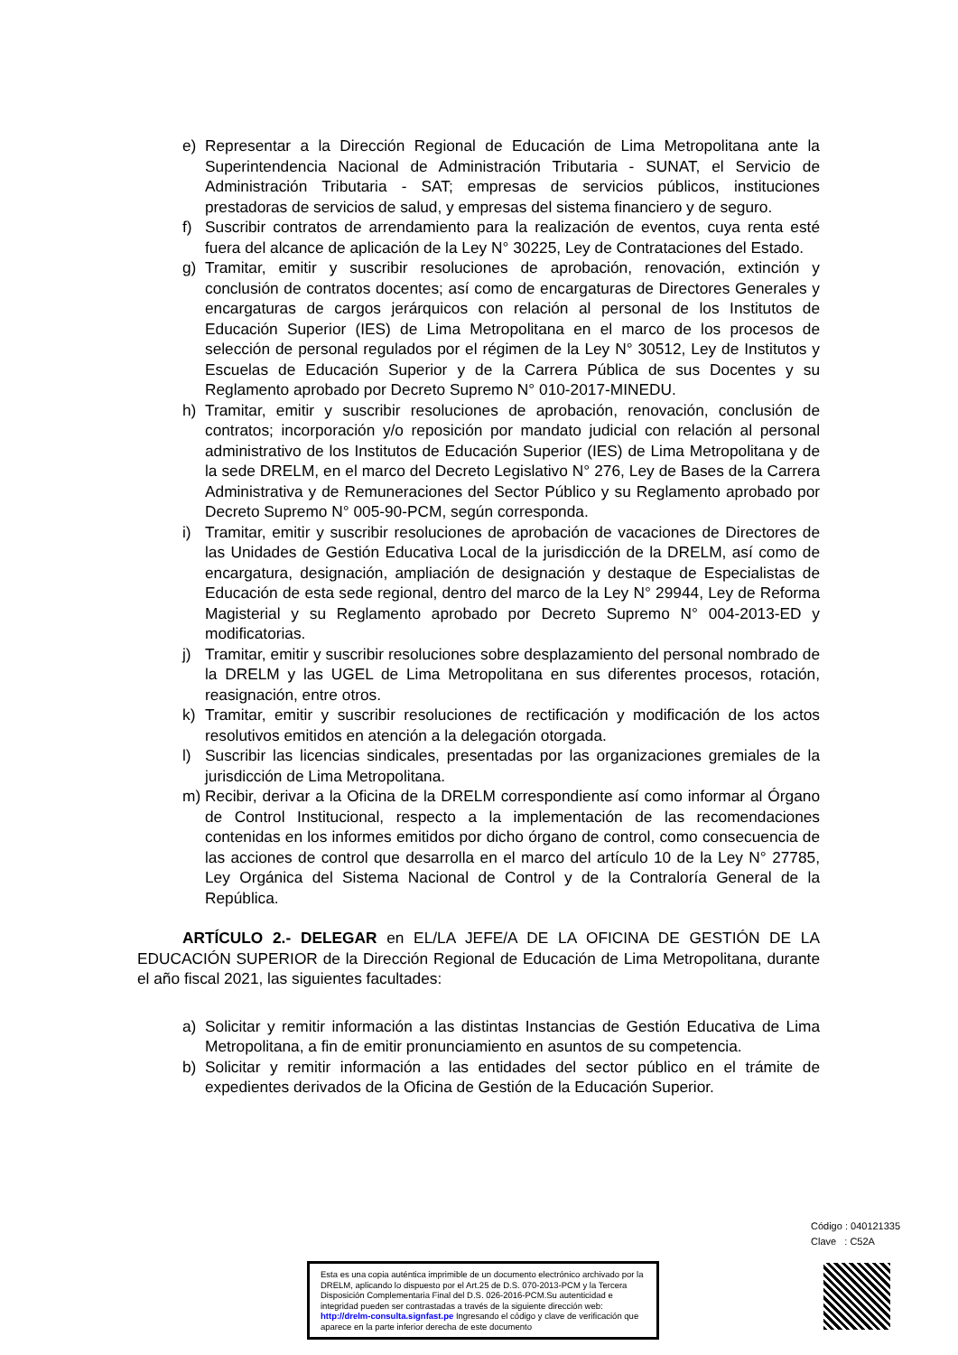e) Representar a la Dirección Regional de Educación de Lima Metropolitana ante la Superintendencia Nacional de Administración Tributaria - SUNAT, el Servicio de Administración Tributaria - SAT; empresas de servicios públicos, instituciones prestadoras de servicios de salud, y empresas del sistema financiero y de seguro.
f) Suscribir contratos de arrendamiento para la realización de eventos, cuya renta esté fuera del alcance de aplicación de la Ley N° 30225, Ley de Contrataciones del Estado.
g) Tramitar, emitir y suscribir resoluciones de aprobación, renovación, extinción y conclusión de contratos docentes; así como de encargaturas de Directores Generales y encargaturas de cargos jerárquicos con relación al personal de los Institutos de Educación Superior (IES) de Lima Metropolitana en el marco de los procesos de selección de personal regulados por el régimen de la Ley N° 30512, Ley de Institutos y Escuelas de Educación Superior y de la Carrera Pública de sus Docentes y su Reglamento aprobado por Decreto Supremo N° 010-2017-MINEDU.
h) Tramitar, emitir y suscribir resoluciones de aprobación, renovación, conclusión de contratos; incorporación y/o reposición por mandato judicial con relación al personal administrativo de los Institutos de Educación Superior (IES) de Lima Metropolitana y de la sede DRELM, en el marco del Decreto Legislativo N° 276, Ley de Bases de la Carrera Administrativa y de Remuneraciones del Sector Público y su Reglamento aprobado por Decreto Supremo N° 005-90-PCM, según corresponda.
i) Tramitar, emitir y suscribir resoluciones de aprobación de vacaciones de Directores de las Unidades de Gestión Educativa Local de la jurisdicción de la DRELM, así como de encargatura, designación, ampliación de designación y destaque de Especialistas de Educación de esta sede regional, dentro del marco de la Ley N° 29944, Ley de Reforma Magisterial y su Reglamento aprobado por Decreto Supremo N° 004-2013-ED y modificatorias.
j) Tramitar, emitir y suscribir resoluciones sobre desplazamiento del personal nombrado de la DRELM y las UGEL de Lima Metropolitana en sus diferentes procesos, rotación, reasignación, entre otros.
k) Tramitar, emitir y suscribir resoluciones de rectificación y modificación de los actos resolutivos emitidos en atención a la delegación otorgada.
l) Suscribir las licencias sindicales, presentadas por las organizaciones gremiales de la jurisdicción de Lima Metropolitana.
m) Recibir, derivar a la Oficina de la DRELM correspondiente así como informar al Órgano de Control Institucional, respecto a la implementación de las recomendaciones contenidas en los informes emitidos por dicho órgano de control, como consecuencia de las acciones de control que desarrolla en el marco del artículo 10 de la Ley N° 27785, Ley Orgánica del Sistema Nacional de Control y de la Contraloría General de la República.
ARTÍCULO 2.- DELEGAR en EL/LA JEFE/A DE LA OFICINA DE GESTIÓN DE LA EDUCACIÓN SUPERIOR de la Dirección Regional de Educación de Lima Metropolitana, durante el año fiscal 2021, las siguientes facultades:
a) Solicitar y remitir información a las distintas Instancias de Gestión Educativa de Lima Metropolitana, a fin de emitir pronunciamiento en asuntos de su competencia.
b) Solicitar y remitir información a las entidades del sector público en el trámite de expedientes derivados de la Oficina de Gestión de la Educación Superior.
Código : 040121335
Clave : C52A
Esta es una copia auténtica imprimible de un documento electrónico archivado por la DRELM, aplicando lo dispuesto por el Art.25 de D.S. 070-2013-PCM y la Tercera Disposición Complementaria Final del D.S. 026-2016-PCM.Su autenticidad e integridad pueden ser contrastadas a través de la siguiente dirección web: http://drelm-consulta.signfast.pe Ingresando el código y clave de verificación que aparece en la parte inferior derecha de este documento